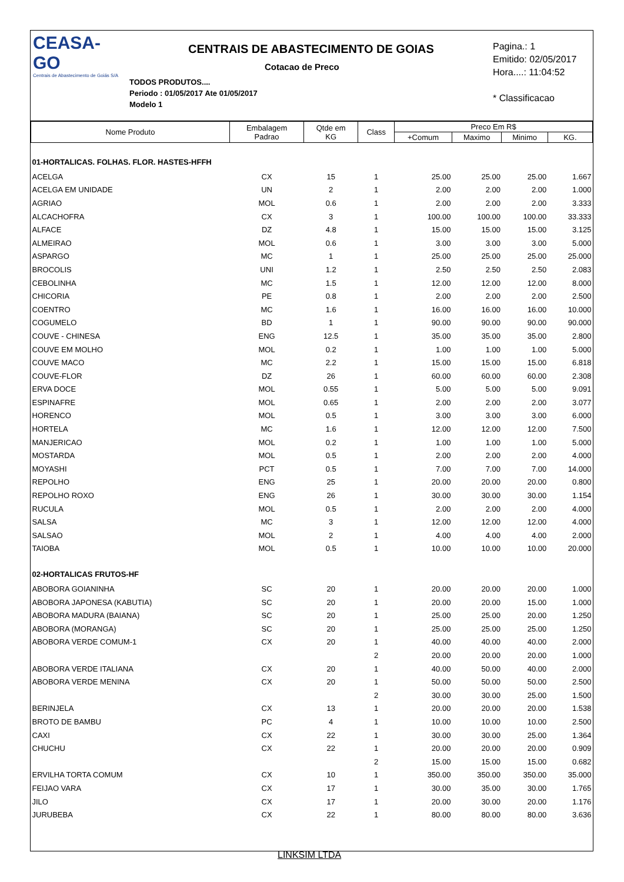CEASA-GO
Centrais de Abastecimento de Goiás S/A
CENTRAIS DE ABASTECIMENTO DE GOIAS
Cotacao de Preco
TODOS PRODUTOS....
Periodo : 01/05/2017 Ate 01/05/2017
Modelo 1
Pagina.: 1
Emitido: 02/05/2017
Hora....: 11:04:52
* Classificacao
| Nome Produto | Embalagem Padrao | Qtde em KG | Class | Preco Em R$ | | | |
| --- | --- | --- | --- | --- | --- | --- | --- |
| | | | | +Comum | Maximo | Minimo | KG. |
| 01-HORTALICAS. FOLHAS. FLOR. HASTES-HFFH | | | | | | | |
| ACELGA | CX | 15 | 1 | 25.00 | 25.00 | 25.00 | 1.667 |
| ACELGA EM UNIDADE | UN | 2 | 1 | 2.00 | 2.00 | 2.00 | 1.000 |
| AGRIAO | MOL | 0.6 | 1 | 2.00 | 2.00 | 2.00 | 3.333 |
| ALCACHOFRA | CX | 3 | 1 | 100.00 | 100.00 | 100.00 | 33.333 |
| ALFACE | DZ | 4.8 | 1 | 15.00 | 15.00 | 15.00 | 3.125 |
| ALMEIRAO | MOL | 0.6 | 1 | 3.00 | 3.00 | 3.00 | 5.000 |
| ASPARGO | MC | 1 | 1 | 25.00 | 25.00 | 25.00 | 25.000 |
| BROCOLIS | UNI | 1.2 | 1 | 2.50 | 2.50 | 2.50 | 2.083 |
| CEBOLINHA | MC | 1.5 | 1 | 12.00 | 12.00 | 12.00 | 8.000 |
| CHICORIA | PE | 0.8 | 1 | 2.00 | 2.00 | 2.00 | 2.500 |
| COENTRO | MC | 1.6 | 1 | 16.00 | 16.00 | 16.00 | 10.000 |
| COGUMELO | BD | 1 | 1 | 90.00 | 90.00 | 90.00 | 90.000 |
| COUVE - CHINESA | ENG | 12.5 | 1 | 35.00 | 35.00 | 35.00 | 2.800 |
| COUVE EM MOLHO | MOL | 0.2 | 1 | 1.00 | 1.00 | 1.00 | 5.000 |
| COUVE MACO | MC | 2.2 | 1 | 15.00 | 15.00 | 15.00 | 6.818 |
| COUVE-FLOR | DZ | 26 | 1 | 60.00 | 60.00 | 60.00 | 2.308 |
| ERVA DOCE | MOL | 0.55 | 1 | 5.00 | 5.00 | 5.00 | 9.091 |
| ESPINAFRE | MOL | 0.65 | 1 | 2.00 | 2.00 | 2.00 | 3.077 |
| HORENCO | MOL | 0.5 | 1 | 3.00 | 3.00 | 3.00 | 6.000 |
| HORTELA | MC | 1.6 | 1 | 12.00 | 12.00 | 12.00 | 7.500 |
| MANJERICAO | MOL | 0.2 | 1 | 1.00 | 1.00 | 1.00 | 5.000 |
| MOSTARDA | MOL | 0.5 | 1 | 2.00 | 2.00 | 2.00 | 4.000 |
| MOYASHI | PCT | 0.5 | 1 | 7.00 | 7.00 | 7.00 | 14.000 |
| REPOLHO | ENG | 25 | 1 | 20.00 | 20.00 | 20.00 | 0.800 |
| REPOLHO ROXO | ENG | 26 | 1 | 30.00 | 30.00 | 30.00 | 1.154 |
| RUCULA | MOL | 0.5 | 1 | 2.00 | 2.00 | 2.00 | 4.000 |
| SALSA | MC | 3 | 1 | 12.00 | 12.00 | 12.00 | 4.000 |
| SALSAO | MOL | 2 | 1 | 4.00 | 4.00 | 4.00 | 2.000 |
| TAIOBA | MOL | 0.5 | 1 | 10.00 | 10.00 | 10.00 | 20.000 |
| 02-HORTALICAS FRUTOS-HF | | | | | | | |
| ABOBORA GOIANINHA | SC | 20 | 1 | 20.00 | 20.00 | 20.00 | 1.000 |
| ABOBORA JAPONESA (KABUTIA) | SC | 20 | 1 | 20.00 | 20.00 | 15.00 | 1.000 |
| ABOBORA MADURA (BAIANA) | SC | 20 | 1 | 25.00 | 25.00 | 20.00 | 1.250 |
| ABOBORA (MORANGA) | SC | 20 | 1 | 25.00 | 25.00 | 25.00 | 1.250 |
| ABOBORA VERDE COMUM-1 | CX | 20 | 1 | 40.00 | 40.00 | 40.00 | 2.000 |
| | | | 2 | 20.00 | 20.00 | 20.00 | 1.000 |
| ABOBORA VERDE ITALIANA | CX | 20 | 1 | 40.00 | 50.00 | 40.00 | 2.000 |
| ABOBORA VERDE MENINA | CX | 20 | 1 | 50.00 | 50.00 | 50.00 | 2.500 |
| | | | 2 | 30.00 | 30.00 | 25.00 | 1.500 |
| BERINJELA | CX | 13 | 1 | 20.00 | 20.00 | 20.00 | 1.538 |
| BROTO DE BAMBU | PC | 4 | 1 | 10.00 | 10.00 | 10.00 | 2.500 |
| CAXI | CX | 22 | 1 | 30.00 | 30.00 | 25.00 | 1.364 |
| CHUCHU | CX | 22 | 1 | 20.00 | 20.00 | 20.00 | 0.909 |
| | | | 2 | 15.00 | 15.00 | 15.00 | 0.682 |
| ERVILHA TORTA COMUM | CX | 10 | 1 | 350.00 | 350.00 | 350.00 | 35.000 |
| FEIJAO VARA | CX | 17 | 1 | 30.00 | 35.00 | 30.00 | 1.765 |
| JILO | CX | 17 | 1 | 20.00 | 30.00 | 20.00 | 1.176 |
| JURUBEBA | CX | 22 | 1 | 80.00 | 80.00 | 80.00 | 3.636 |
LINKSIM LTDA